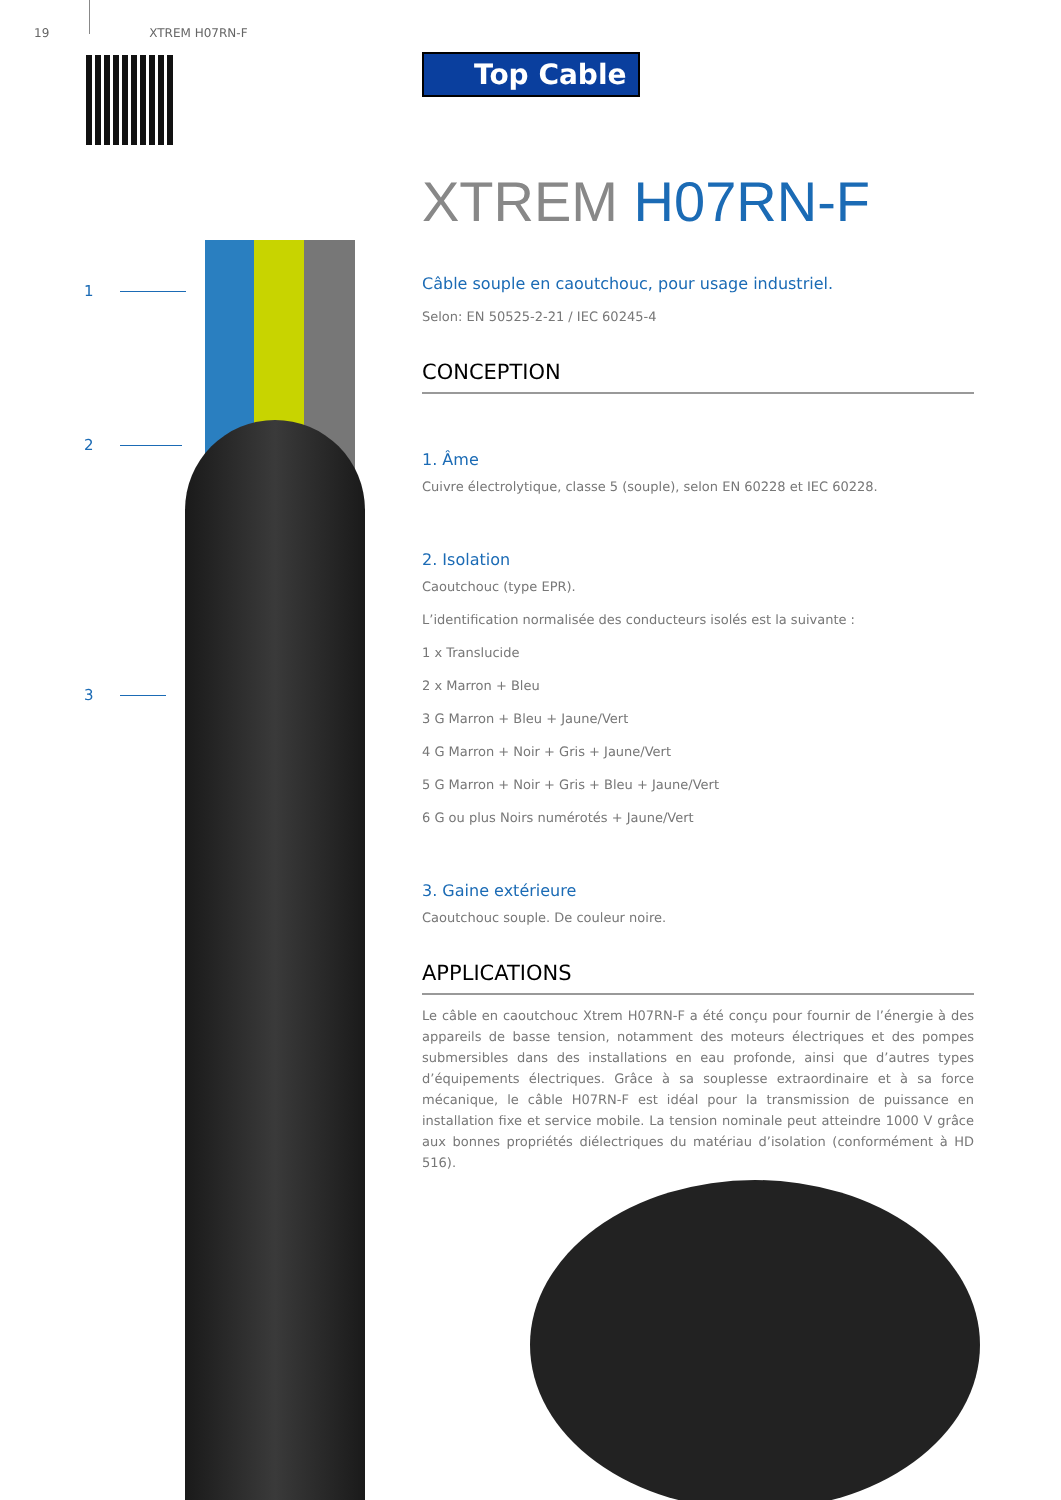19 XTREM H07RN-F
1
2
3
Top Cable
XTREM H07RN-F
Câble souple en caoutchouc, pour usage industriel.
Selon: EN 50525-2-21 / IEC 60245-4
CONCEPTION
1. Âme
Cuivre électrolytique, classe 5 (souple), selon EN 60228 et IEC 60228.
2. Isolation
Caoutchouc (type EPR).
L’identification normalisée des conducteurs isolés est la suivante :
1 x Translucide
2 x Marron + Bleu
3 G Marron + Bleu + Jaune/Vert
4 G Marron + Noir + Gris + Jaune/Vert
5 G Marron + Noir + Gris + Bleu + Jaune/Vert
6 G ou plus Noirs numérotés + Jaune/Vert
3. Gaine extérieure
Caoutchouc souple. De couleur noire.
APPLICATIONS
Le câble en caoutchouc Xtrem H07RN-F a été conçu pour fournir de l’énergie à des appareils de basse tension, notamment des moteurs électriques et des pompes submersibles dans des installations en eau profonde, ainsi que d’autres types d’équipements électriques. Grâce à sa souplesse extraordinaire et à sa force mécanique, le câble H07RN-F est idéal pour la transmission de puissance en installation fixe et service mobile. La tension nominale peut atteindre 1000 V grâce aux bonnes propriétés diélectriques du matériau d’isolation (conformément à HD 516).